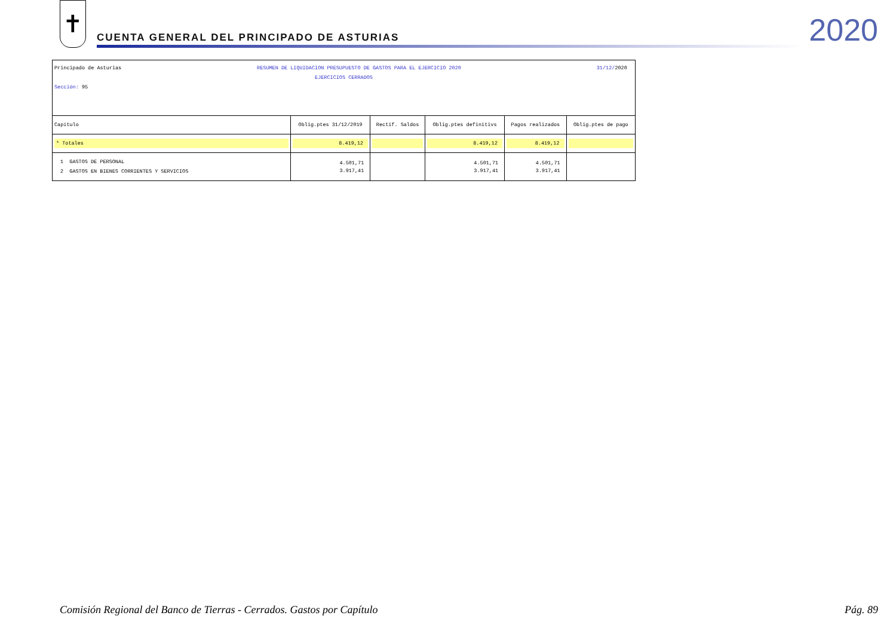✝
CUENTA GENERAL DEL PRINCIPADO DE ASTURIAS
2020
Principado de Asturias RESUMEN DE LIQUIDACION PRESUPUESTO DE GASTOS PARA EL EJERCICIO 2020 31/12/2020
EJERCICIOS CERRADOS
Sección: 95
| Capítulo | Oblig.ptes 31/12/2019 | Rectif. Saldos | Oblig.ptes definitivs | Pagos realizados | Oblig.ptes de pago |
| --- | --- | --- | --- | --- | --- |
| * Totales | 8.419,12 | | 8.419,12 | 8.419,12 | |
| 1 GASTOS DE PERSONAL | 4.501,71 | | 4.501,71 | 4.501,71 | |
| 2 GASTOS EN BIENES CORRIENTES Y SERVICIOS | 3.917,41 | | 3.917,41 | 3.917,41 | |
Comisión Regional del Banco de Tierras - Cerrados. Gastos por Capítulo Pág. 89